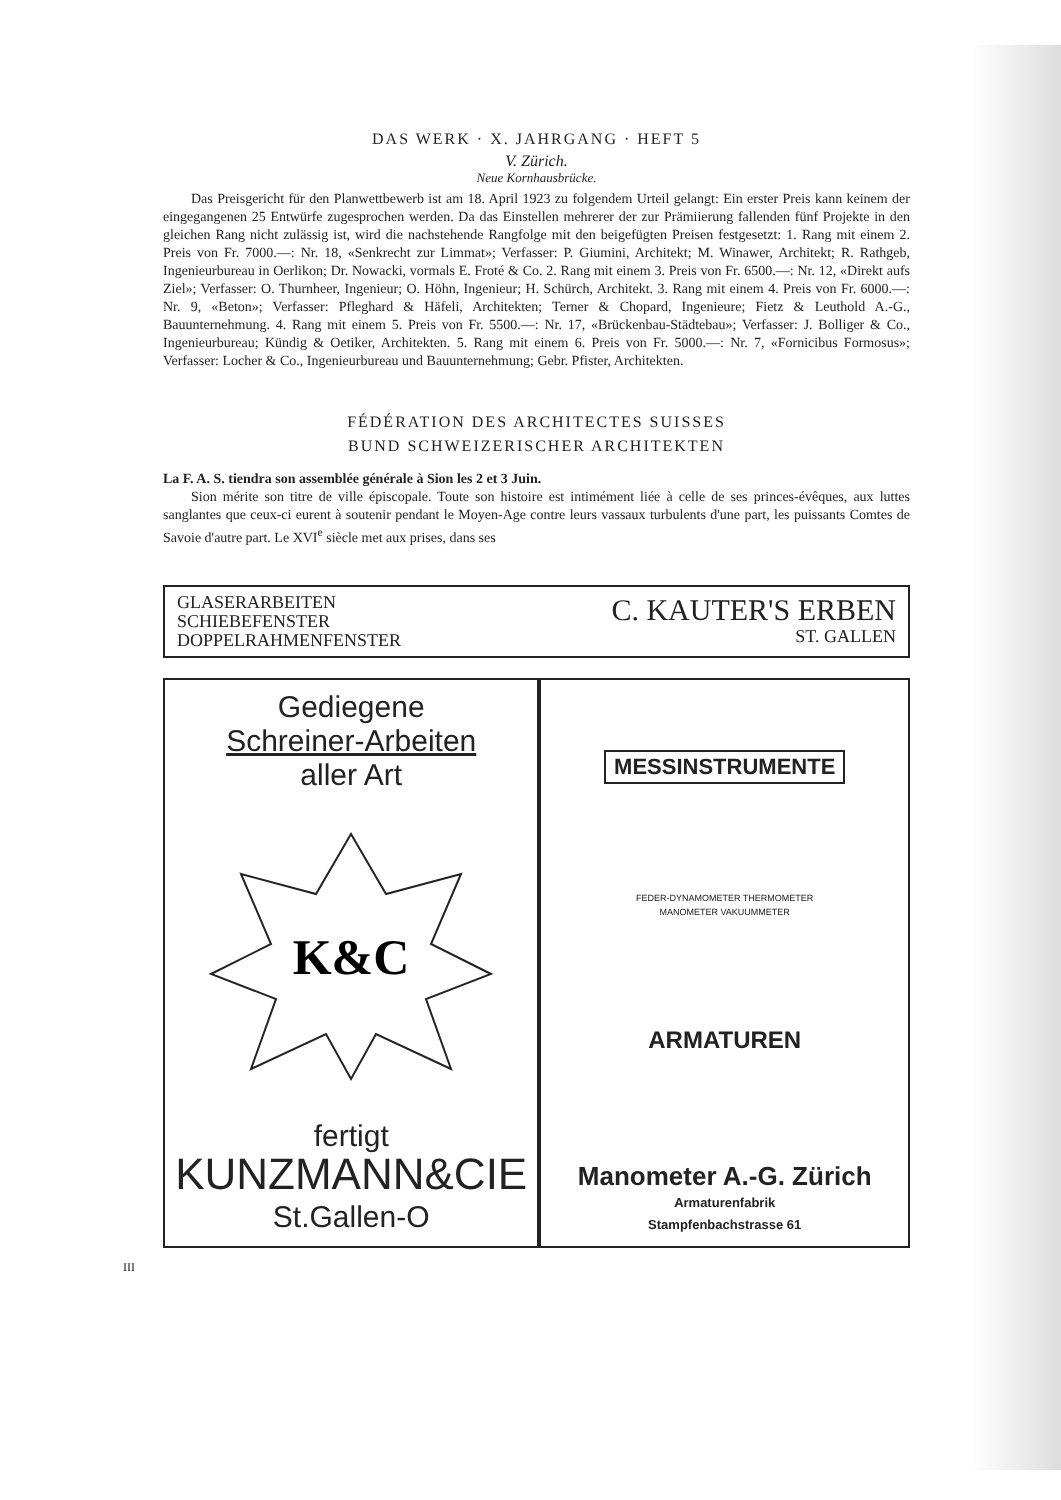DAS WERK · X. JAHRGANG · HEFT 5
V. Zürich.
Neue Kornhausbrücke.
Das Preisgericht für den Planwettbewerb ist am 18. April 1923 zu folgendem Urteil gelangt: Ein erster Preis kann keinem der eingegangenen 25 Entwürfe zugesprochen werden. Da das Einstellen mehrerer der zur Prämiierung fallenden fünf Projekte in den gleichen Rang nicht zulässig ist, wird die nachstehende Rangfolge mit den beigefügten Preisen festgesetzt: 1. Rang mit einem 2. Preis von Fr. 7000.—: Nr. 18, «Senkrecht zur Limmat»; Verfasser: P. Giumini, Architekt; M. Winawer, Architekt; R. Rathgeb, Ingenieurbureau in Oerlikon; Dr. Nowacki, vormals E. Froté & Co. 2. Rang mit einem 3. Preis von Fr. 6500.—: Nr. 12, «Direkt aufs Ziel»; Verfasser: O. Thurnheer, Ingenieur; O. Höhn, Ingenieur; H. Schürch, Architekt. 3. Rang mit einem 4. Preis von Fr. 6000.—: Nr. 9, «Beton»; Verfasser: Pfleghard & Häfeli, Architekten; Terner & Chopard, Ingenieure; Fietz & Leuthold A.-G., Bauunternehmung. 4. Rang mit einem 5. Preis von Fr. 5500.—: Nr. 17, «Brückenbau-Städtebau»; Verfasser: J. Bolliger & Co., Ingenieurbureau; Kündig & Oetiker, Architekten. 5. Rang mit einem 6. Preis von Fr. 5000.—: Nr. 7, «Fornicibus Formosus»; Verfasser: Locher & Co., Ingenieurbureau und Bauunternehmung; Gebr. Pfister, Architekten.
FÉDÉRATION DES ARCHITECTES SUISSES
BUND SCHWEIZERISCHER ARCHITEKTEN
La F. A. S. tiendra son assemblée générale à Sion les 2 et 3 Juin.
Sion mérite son titre de ville épiscopale. Toute son histoire est intimément liée à celle de ses princes-évêques, aux luttes sanglantes que ceux-ci eurent à soutenir pendant le Moyen-Age contre leurs vassaux turbulents d'une part, les puissants Comtes de Savoie d'autre part. Le XVI<sup>e</sup> siècle met aux prises, dans ses
GLASERARBEITEN
SCHIEBEFENSTER
DOPPELRAHMENFENSTER
C. KAUTER'S ERBEN
ST. GALLEN
Gediegene
Schreiner-Arbeiten
aller Art
K&C
fertigt
KUNZMANN&CIE
St.Gallen-O
MESSINSTRUMENTE
FEDER-DYNAMOMETER THERMOMETER
MANOMETER VAKUUMMETER
ARMATUREN
Manometer A.-G. Zürich
Armaturenfabrik
Stampfenbachstrasse 61
III